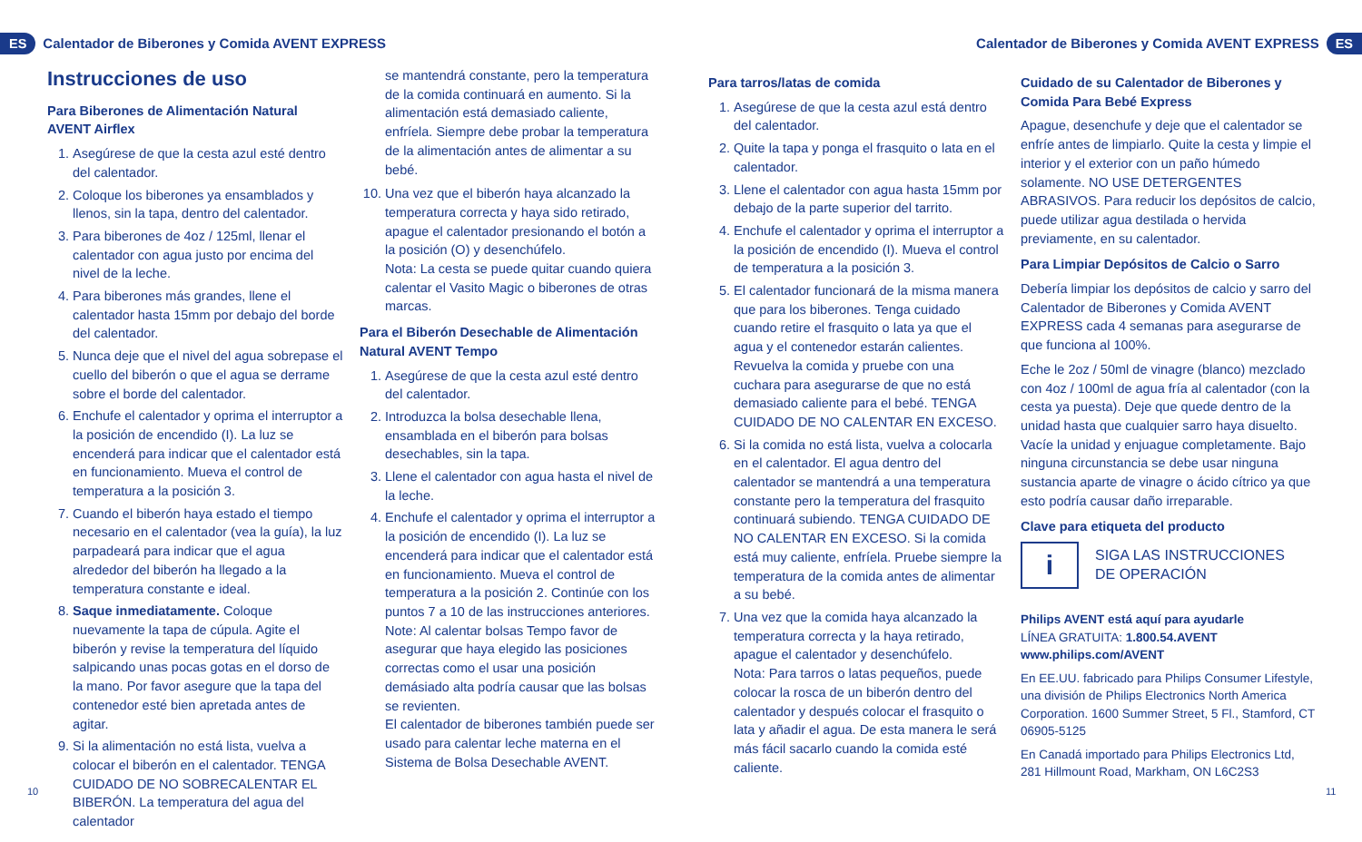ES Calentador de Biberones y Comida AVENT EXPRESS
Calentador de Biberones y Comida AVENT EXPRESS ES
Instrucciones de uso
Para Biberones de Alimentación Natural AVENT Airflex
1. Asegúrese de que la cesta azul esté dentro del calentador.
2. Coloque los biberones ya ensamblados y llenos, sin la tapa, dentro del calentador.
3. Para biberones de 4oz / 125ml, llenar el calentador con agua justo por encima del nivel de la leche.
4. Para biberones más grandes, llene el calentador hasta 15mm por debajo del borde del calentador.
5. Nunca deje que el nivel del agua sobrepase el cuello del biberón o que el agua se derrame sobre el borde del calentador.
6. Enchufe el calentador y oprima el interruptor a la posición de encendido (I). La luz se encenderá para indicar que el calentador está en funcionamiento. Mueva el control de temperatura a la posición 3.
7. Cuando el biberón haya estado el tiempo necesario en el calentador (vea la guía), la luz parpadeará para indicar que el agua alrededor del biberón ha llegado a la temperatura constante e ideal.
8. Saque inmediatamente. Coloque nuevamente la tapa de cúpula. Agite el biberón y revise la temperatura del líquido salpicando unas pocas gotas en el dorso de la mano. Por favor asegure que la tapa del contenedor esté bien apretada antes de agitar.
9. Si la alimentación no está lista, vuelva a colocar el biberón en el calentador. TENGA CUIDADO DE NO SOBRECALENTAR EL BIBERÓN. La temperatura del agua del calentador
se mantendrá constante, pero la temperatura de la comida continuará en aumento. Si la alimentación está demasiado caliente, enfríela. Siempre debe probar la temperatura de la alimentación antes de alimentar a su bebé.
10. Una vez que el biberón haya alcanzado la temperatura correcta y haya sido retirado, apague el calentador presionando el botón a la posición (O) y desenchúfelo.
Nota: La cesta se puede quitar cuando quiera calentar el Vasito Magic o biberones de otras marcas.
Para el Biberón Desechable de Alimentación Natural AVENT Tempo
1. Asegúrese de que la cesta azul esté dentro del calentador.
2. Introduzca la bolsa desechable llena, ensamblada en el biberón para bolsas desechables, sin la tapa.
3. Llene el calentador con agua hasta el nivel de la leche.
4. Enchufe el calentador y oprima el interruptor a la posición de encendido (I). La luz se encenderá para indicar que el calentador está en funcionamiento. Mueva el control de temperatura a la posición 2. Continúe con los puntos 7 a 10 de las instrucciones anteriores.
Note: Al calentar bolsas Tempo favor de asegurar que haya elegido las posiciones correctas como el usar una posición demásiado alta podría causar que las bolsas se revienten.
El calentador de biberones también puede ser usado para calentar leche materna en el Sistema de Bolsa Desechable AVENT.
Para tarros/latas de comida
1. Asegúrese de que la cesta azul está dentro del calentador.
2. Quite la tapa y ponga el frasquito o lata en el calentador.
3. Llene el calentador con agua hasta 15mm por debajo de la parte superior del tarrito.
4. Enchufe el calentador y oprima el interruptor a la posición de encendido (I). Mueva el control de temperatura a la posición 3.
5. El calentador funcionará de la misma manera que para los biberones. Tenga cuidado cuando retire el frasquito o lata ya que el agua y el contenedor estarán calientes. Revuelva la comida y pruebe con una cuchara para asegurarse de que no está demasiado caliente para el bebé. TENGA CUIDADO DE NO CALENTAR EN EXCESO.
6. Si la comida no está lista, vuelva a colocarla en el calentador. El agua dentro del calentador se mantendrá a una temperatura constante pero la temperatura del frasquito continuará subiendo. TENGA CUIDADO DE NO CALENTAR EN EXCESO. Si la comida está muy caliente, enfríela. Pruebe siempre la temperatura de la comida antes de alimentar a su bebé.
7. Una vez que la comida haya alcanzado la temperatura correcta y la haya retirado, apague el calentador y desenchúfelo.
Nota: Para tarros o latas pequeños, puede colocar la rosca de un biberón dentro del calentador y después colocar el frasquito o lata y añadir el agua. De esta manera le será más fácil sacarlo cuando la comida esté caliente.
Cuidado de su Calentador de Biberones y Comida Para Bebé Express
Apague, desenchufe y deje que el calentador se enfríe antes de limpiarlo. Quite la cesta y limpie el interior y el exterior con un paño húmedo solamente. NO USE DETERGENTES ABRASIVOS. Para reducir los depósitos de calcio, puede utilizar agua destilada o hervida previamente, en su calentador.
Para Limpiar Depósitos de Calcio o Sarro
Debería limpiar los depósitos de calcio y sarro del Calentador de Biberones y Comida AVENT EXPRESS cada 4 semanas para asegurarse de que funciona al 100%.
Eche le 2oz / 50ml de vinagre (blanco) mezclado con 4oz / 100ml de agua fría al calentador (con la cesta ya puesta). Deje que quede dentro de la unidad hasta que cualquier sarro haya disuelto. Vacíe la unidad y enjuague completamente. Bajo ninguna circunstancia se debe usar ninguna sustancia aparte de vinagre o ácido cítrico ya que esto podría causar daño irreparable.
Clave para etiqueta del producto
i
SIGA LAS INSTRUCCIONES
DE OPERACIÓN
Philips AVENT está aquí para ayudarle
LÍNEA GRATUITA: 1.800.54.AVENT
www.philips.com/AVENT
En EE.UU. fabricado para Philips Consumer Lifestyle, una división de Philips Electronics North America Corporation. 1600 Summer Street, 5 Fl., Stamford, CT 06905-5125
En Canadá importado para Philips Electronics Ltd, 281 Hillmount Road, Markham, ON L6C2S3
10 11